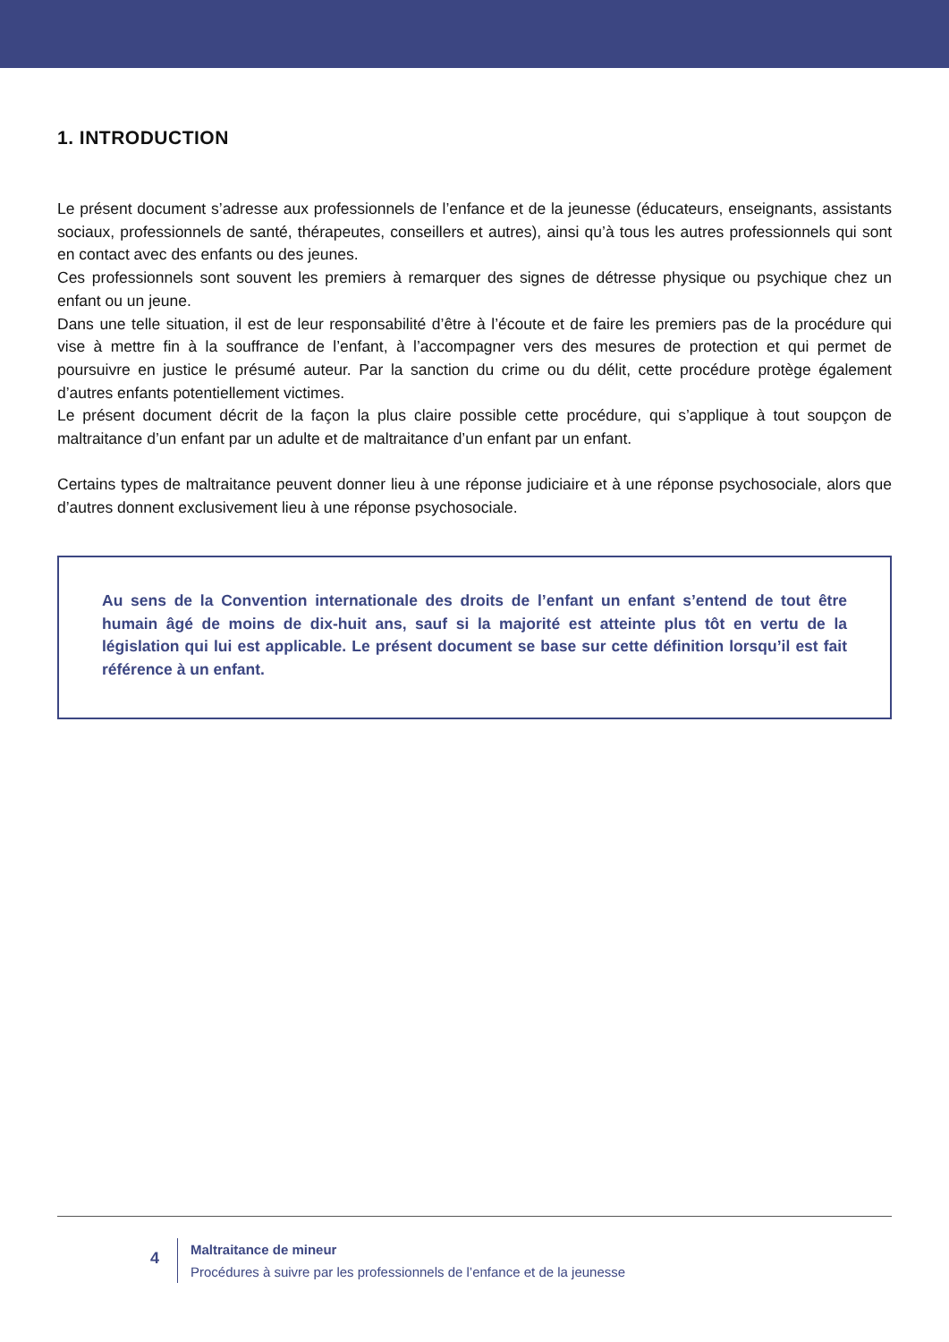1. INTRODUCTION
Le présent document s’adresse aux professionnels de l’enfance et de la jeunesse (éducateurs, enseignants, assistants sociaux, professionnels de santé, thérapeutes, conseillers et autres), ainsi qu’à tous les autres professionnels qui sont en contact avec des enfants ou des jeunes.
Ces professionnels sont souvent les premiers à remarquer des signes de détresse physique ou psychique chez un enfant ou un jeune.
Dans une telle situation, il est de leur responsabilité d’être à l’écoute et de faire les premiers pas de la procédure qui vise à mettre fin à la souffrance de l’enfant, à l’accompagner vers des mesures de protection et qui permet de poursuivre en justice le présumé auteur. Par la sanction du crime ou du délit, cette procédure protège également d’autres enfants potentiellement victimes.
Le présent document décrit de la façon la plus claire possible cette procédure, qui s’applique à tout soupçon de maltraitance d’un enfant par un adulte et de maltraitance d’un enfant par un enfant.
Certains types de maltraitance peuvent donner lieu à une réponse judiciaire et à une réponse psychosociale, alors que d’autres donnent exclusivement lieu à une réponse psychosociale.
Au sens de la Convention internationale des droits de l’enfant un enfant s’entend de tout être humain âgé de moins de dix-huit ans, sauf si la majorité est atteinte plus tôt en vertu de la législation qui lui est applicable. Le présent document se base sur cette définition lorsqu’il est fait référence à un enfant.
4
Maltraitance de mineur
Procédures à suivre par les professionnels de l’enfance et de la jeunesse